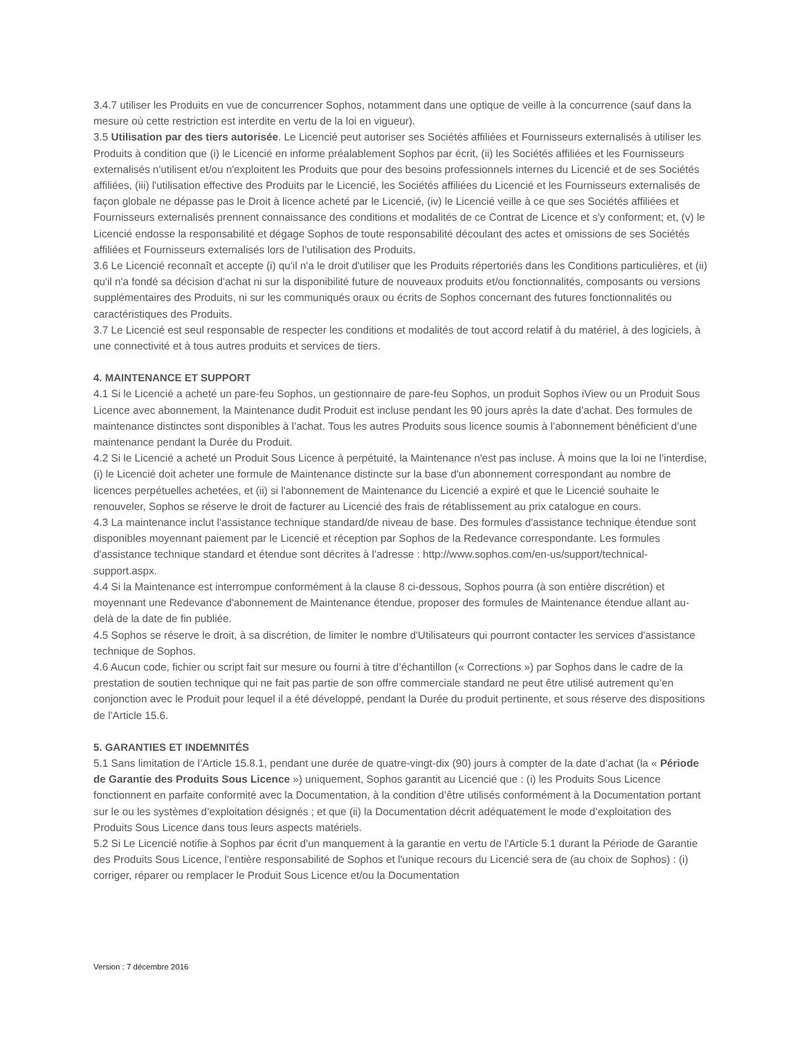3.4.7 utiliser les Produits en vue de concurrencer Sophos, notamment dans une optique de veille à la concurrence (sauf dans la mesure où cette restriction est interdite en vertu de la loi en vigueur).
3.5 Utilisation par des tiers autorisée. Le Licencié peut autoriser ses Sociétés affiliées et Fournisseurs externalisés à utiliser les Produits à condition que (i) le Licencié en informe préalablement Sophos par écrit, (ii) les Sociétés affiliées et les Fournisseurs externalisés n'utilisent et/ou n'exploitent les Produits que pour des besoins professionnels internes du Licencié et de ses Sociétés affiliées, (iii) l'utilisation effective des Produits par le Licencié, les Sociétés affiliées du Licencié et les Fournisseurs externalisés de façon globale ne dépasse pas le Droit à licence acheté par le Licencié, (iv) le Licencié veille à ce que ses Sociétés affiliées et Fournisseurs externalisés prennent connaissance des conditions et modalités de ce Contrat de Licence et s'y conforment; et, (v) le Licencié endosse la responsabilité et dégage Sophos de toute responsabilité découlant des actes et omissions de ses Sociétés affiliées et Fournisseurs externalisés lors de l’utilisation des Produits.
3.6 Le Licencié reconnaît et accepte (i) qu'il n'a le droit d'utiliser que les Produits répertoriés dans les Conditions particulières, et (ii) qu'il n'a fondé sa décision d'achat ni sur la disponibilité future de nouveaux produits et/ou fonctionnalités, composants ou versions supplémentaires des Produits, ni sur les communiqués oraux ou écrits de Sophos concernant des futures fonctionnalités ou caractéristiques des Produits.
3.7 Le Licencié est seul responsable de respecter les conditions et modalités de tout accord relatif à du matériel, à des logiciels, à une connectivité et à tous autres produits et services de tiers.
4. MAINTENANCE ET SUPPORT
4.1 Si le Licencié a acheté un pare-feu Sophos, un gestionnaire de pare-feu Sophos, un produit Sophos iView ou un Produit Sous Licence avec abonnement, la Maintenance dudit Produit est incluse pendant les 90 jours après la date d’achat. Des formules de maintenance distinctes sont disponibles à l’achat. Tous les autres Produits sous licence soumis à l’abonnement bénéficient d’une maintenance pendant la Durée du Produit.
4.2 Si le Licencié a acheté un Produit Sous Licence à perpétuité, la Maintenance n'est pas incluse. À moins que la loi ne l’interdise, (i) le Licencié doit acheter une formule de Maintenance distincte sur la base d'un abonnement correspondant au nombre de licences perpétuelles achetées, et (ii) si l'abonnement de Maintenance du Licencié a expiré et que le Licencié souhaite le renouveler, Sophos se réserve le droit de facturer au Licencié des frais de rétablissement au prix catalogue en cours.
4.3 La maintenance inclut l'assistance technique standard/de niveau de base. Des formules d'assistance technique étendue sont disponibles moyennant paiement par le Licencié et réception par Sophos de la Redevance correspondante. Les formules d'assistance technique standard et étendue sont décrites à l'adresse : http://www.sophos.com/en-us/support/technical-support.aspx.
4.4 Si la Maintenance est interrompue conformément à la clause 8 ci-dessous, Sophos pourra (à son entière discrétion) et moyennant une Redevance d'abonnement de Maintenance étendue, proposer des formules de Maintenance étendue allant au-delà de la date de fin publiée.
4.5 Sophos se réserve le droit, à sa discrétion, de limiter le nombre d'Utilisateurs qui pourront contacter les services d'assistance technique de Sophos.
4.6 Aucun code, fichier ou script fait sur mesure ou fourni à titre d’échantillon (« Corrections ») par Sophos dans le cadre de la prestation de soutien technique qui ne fait pas partie de son offre commerciale standard ne peut être utilisé autrement qu’en conjonction avec le Produit pour lequel il a été développé, pendant la Durée du produit pertinente, et sous réserve des dispositions de l'Article 15.6.
5. GARANTIES ET INDEMNITÉS
5.1 Sans limitation de l’Article 15.8.1, pendant une durée de quatre-vingt-dix (90) jours à compter de la date d’achat (la « Période de Garantie des Produits Sous Licence ») uniquement, Sophos garantit au Licencié que : (i) les Produits Sous Licence fonctionnent en parfaite conformité avec la Documentation, à la condition d’être utilisés conformément à la Documentation portant sur le ou les systèmes d’exploitation désignés ; et que (ii) la Documentation décrit adéquatement le mode d’exploitation des Produits Sous Licence dans tous leurs aspects matériels.
5.2 Si Le Licencié notifie à Sophos par écrit d'un manquement à la garantie en vertu de l'Article 5.1 durant la Période de Garantie des Produits Sous Licence, l'entière responsabilité de Sophos et l'unique recours du Licencié sera de (au choix de Sophos) : (i) corriger, réparer ou remplacer le Produit Sous Licence et/ou la Documentation
Version : 7 décembre 2016